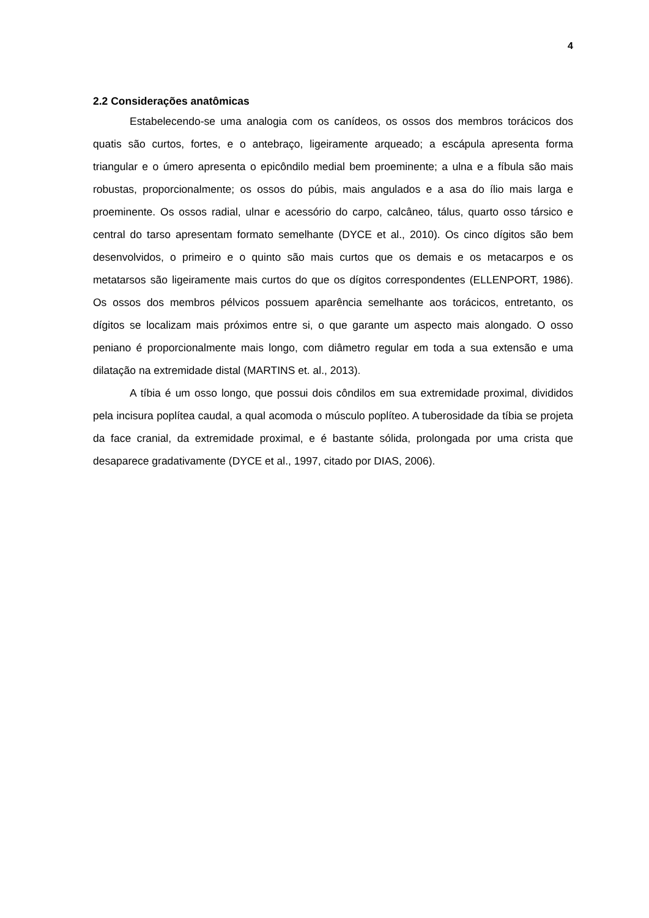4
2.2 Considerações anatômicas
Estabelecendo-se uma analogia com os canídeos, os ossos dos membros torácicos dos quatis são curtos, fortes, e o antebraço, ligeiramente arqueado; a escápula apresenta forma triangular e o úmero apresenta o epicôndilo medial bem proeminente; a ulna e a fíbula são mais robustas, proporcionalmente; os ossos do púbis, mais angulados e a asa do ílio mais larga e proeminente. Os ossos radial, ulnar e acessório do carpo, calcâneo, tálus, quarto osso társico e central do tarso apresentam formato semelhante (DYCE et al., 2010). Os cinco dígitos são bem desenvolvidos, o primeiro e o quinto são mais curtos que os demais e os metacarpos e os metatarsos são ligeiramente mais curtos do que os dígitos correspondentes (ELLENPORT, 1986). Os ossos dos membros pélvicos possuem aparência semelhante aos torácicos, entretanto, os dígitos se localizam mais próximos entre si, o que garante um aspecto mais alongado. O osso peniano é proporcionalmente mais longo, com diâmetro regular em toda a sua extensão e uma dilatação na extremidade distal (MARTINS et. al., 2013).
A tíbia é um osso longo, que possui dois côndilos em sua extremidade proximal, divididos pela incisura poplítea caudal, a qual acomoda o músculo poplíteo. A tuberosidade da tíbia se projeta da face cranial, da extremidade proximal, e é bastante sólida, prolongada por uma crista que desaparece gradativamente (DYCE et al., 1997, citado por DIAS, 2006).